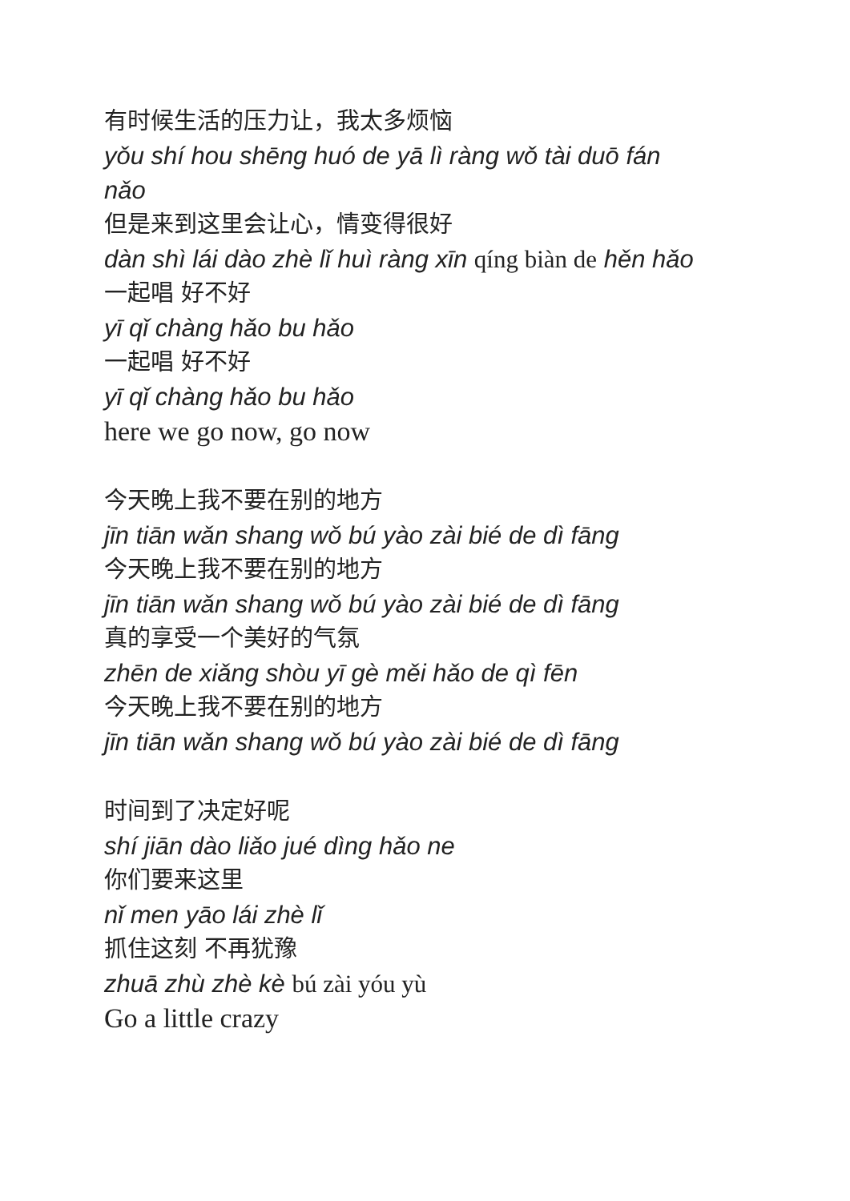有时候生活的压力让，我太多烦恼
yǒu shí hou shēng huó de yā lì ràng wǒ tài duō fán nǎo
但是来到这里会让心，情变得很好
dàn shì lái dào zhè lǐ huì ràng xīn qíng biàn de hěn hǎo
一起唱 好不好
yī qǐ chàng hǎo bu hǎo
一起唱 好不好
yī qǐ chàng hǎo bu hǎo
here we go now, go now
今天晚上我不要在别的地方
jīn tiān wǎn shang wǒ bú yào zài bié de dì fāng
今天晚上我不要在别的地方
jīn tiān wǎn shang wǒ bú yào zài bié de dì fāng
真的享受一个美好的气氛
zhēn de xiǎng shòu yī gè měi hǎo de qì fēn
今天晚上我不要在别的地方
jīn tiān wǎn shang wǒ bú yào zài bié de dì fāng
时间到了决定好呢
shí jiān dào liǎo jué dìng hǎo ne
你们要来这里
nǐ men yāo lái zhè lǐ
抓住这刻 不再犹豫
zhuā zhù zhè kè bú zài yóu yù
Go a little crazy